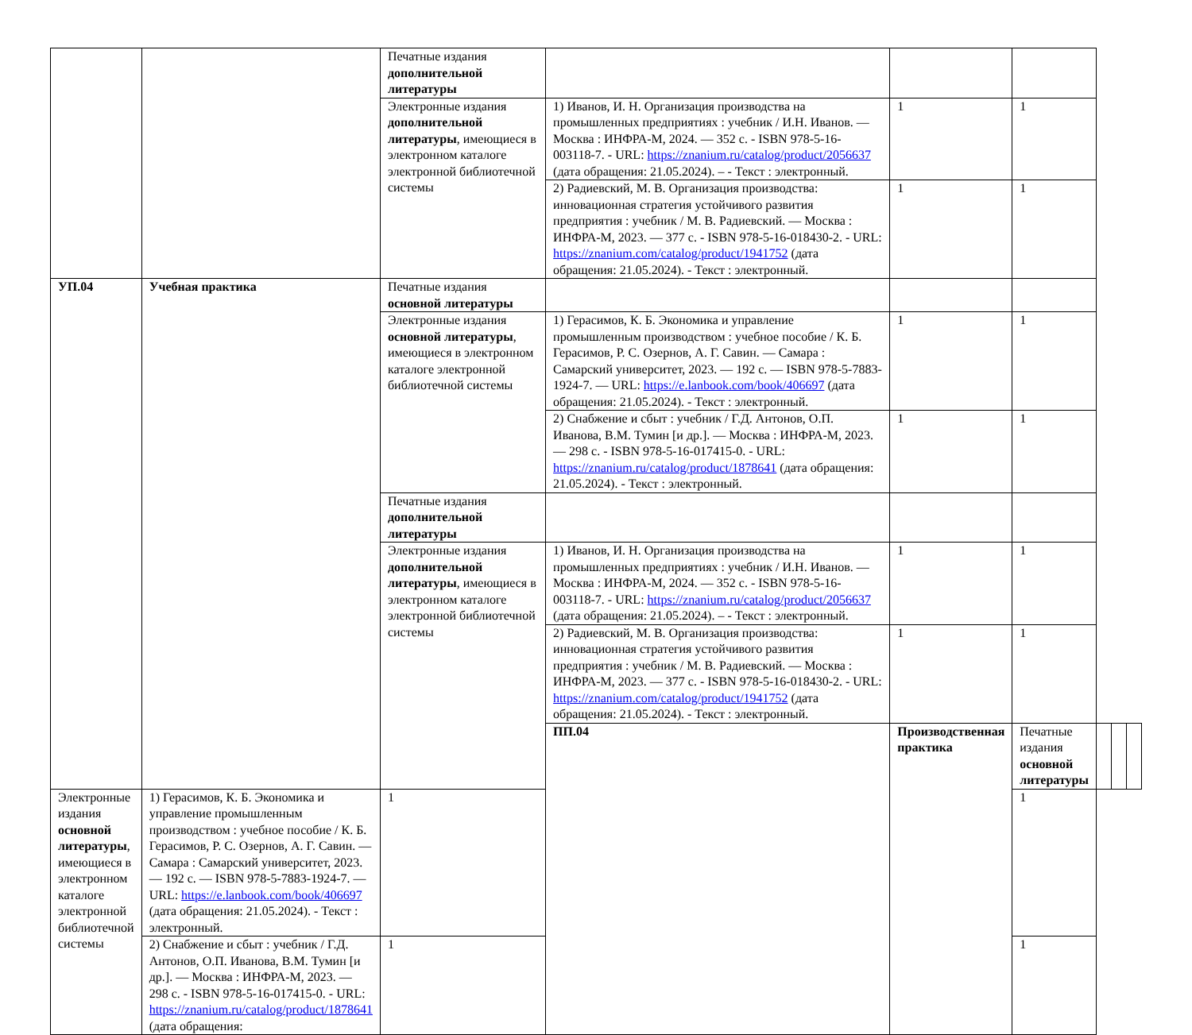| | | Печатные издания дополнительной литературы | | | | | | |
| | | Электронные издания дополнительной литературы , имеющиеся в электронном каталоге электронной библиотечной системы | 1) Иванов, И. Н. Организация производства на промышленных предприятиях : учебник / И.Н. Иванов. — Москва : ИНФРА-М, 2024. — 352 с. - ISBN 978-5-16-003118-7. - URL: https://znanium.ru/catalog/product/2056637 (дата обращения: 21.05.2024). – - Текст : электронный. | 1 | 1 | | | |
| | | | 2) Радиевский, М. В. Организация производства: инновационная стратегия устойчивого развития предприятия : учебник / М. В. Радиевский. — Москва : ИНФРА-М, 2023. — 377 с. - ISBN 978-5-16-018430-2. - URL: https://znanium.com/catalog/product/1941752 (дата обращения: 21.05.2024). - Текст : электронный. | 1 | 1 | | | |
| УП.04 | Учебная практика | Печатные издания основной литературы | | | | | | |
| | | Электронные издания основной литературы , имеющиеся в электронном каталоге электронной библиотечной системы | 1) Герасимов, К. Б. Экономика и управление промышленным производством : учебное пособие / К. Б. Герасимов, Р. С. Озернов, А. Г. Савин. — Самара : Самарский университет, 2023. — 192 с. — ISBN 978-5-7883-1924-7. — URL: https://e.lanbook.com/book/406697 (дата обращения: 21.05.2024). - Текст : электронный. | 1 | 1 | | | |
| | | | 2) Снабжение и сбыт : учебник / Г.Д. Антонов, О.П. Иванова, В.М. Тумин [и др.]. — Москва : ИНФРА-М, 2023. — 298 с. - ISBN 978-5-16-017415-0. - URL: https://znanium.ru/catalog/product/1878641 (дата обращения: 21.05.2024). - Текст : электронный. | 1 | 1 | | | |
| | | Печатные издания дополнительной литературы | | | | | | |
| | | Электронные издания дополнительной литературы , имеющиеся в электронном каталоге электронной библиотечной системы | 1) Иванов, И. Н. Организация производства на промышленных предприятиях : учебник / И.Н. Иванов. — Москва : ИНФРА-М, 2024. — 352 с. - ISBN 978-5-16-003118-7. - URL: https://znanium.ru/catalog/product/2056637 (дата обращения: 21.05.2024). – - Текст : электронный. | 1 | 1 | | | |
| | | | 2) Радиевский, М. В. Организация производства: инновационная стратегия устойчивого развития предприятия : учебник / М. В. Радиевский. — Москва : ИНФРА-М, 2023. — 377 с. - ISBN 978-5-16-018430-2. - URL: https://znanium.com/catalog/product/1941752 (дата обращения: 21.05.2024). - Текст : электронный. | 1 | 1 | | | |
| | | | ПП.04 | Производственная практика | Печатные издания основной литературы | | | |
| Электронные издания основной литературы , имеющиеся в электронном каталоге электронной библиотечной системы | 1) Герасимов, К. Б. Экономика и управление промышленным производством : учебное пособие / К. Б. Герасимов, Р. С. Озернов, А. Г. Савин. — Самара : Самарский университет, 2023. — 192 с. — ISBN 978-5-7883-1924-7. — URL: https://e.lanbook.com/book/406697 (дата обращения: 21.05.2024). - Текст : электронный. | 1 | | | 1 | | | |
| | 2) Снабжение и сбыт : учебник / Г.Д. Антонов, О.П. Иванова, В.М. Тумин [и др.]. — Москва : ИНФРА-М, 2023. — 298 с. - ISBN 978-5-16-017415-0. - URL: https://znanium.ru/catalog/product/1878641 (дата обращения: | 1 | | | 1 | | | |